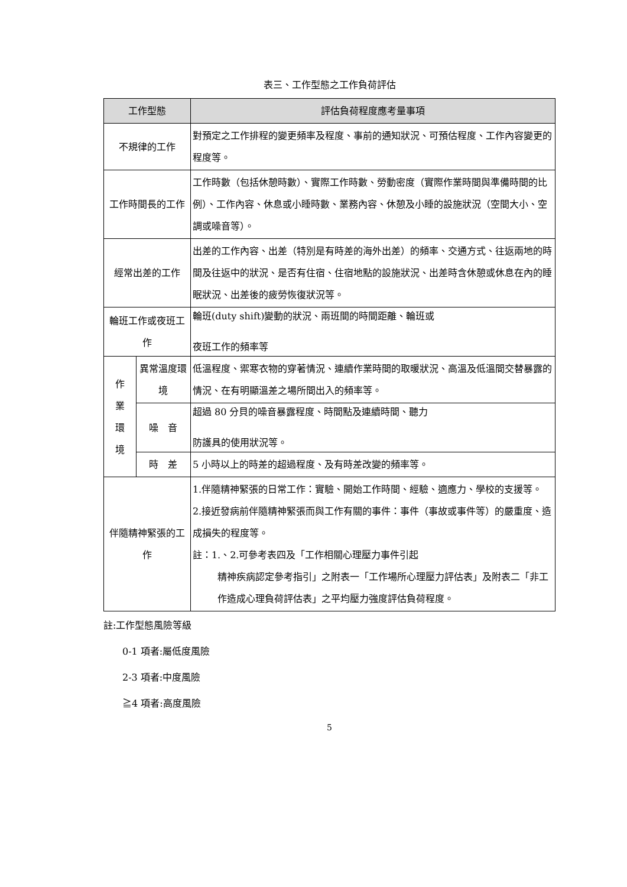表三、工作型態之工作負荷評估
| 工作型態 | | 評估負荷程度應考量事項 |
| --- | --- | --- |
| 不規律的工作 | | 對預定之工作排程的變更頻率及程度、事前的通知狀況、可預估程度、工作內容變更的程度等。 |
| 工作時間長的工作 | | 工作時數（包括休憩時數）、實際工作時數、勞動密度（實際作業時間與準備時間的比例）、工作內容、休息或小睡時數、業務內容、休憩及小睡的設施狀況（空間大小、空調或噪音等）。 |
| 經常出差的工作 | | 出差的工作內容、出差（特別是有時差的海外出差）的頻率、交通方式、往返兩地的時間及往返中的狀況、是否有住宿、住宿地點的設施狀況、出差時含休憩或休息在內的睡眠狀況、出差後的疲勞恢復狀況等。 |
| 輪班工作或夜班工作 | | 輪班(duty shift)變動的狀況、兩班間的時間距離、輪班或 夜班工作的頻率等 |
| 作 業 環 境 | 異常溫度環境 | 低溫程度、禦寒衣物的穿著情況、連續作業時間的取暖狀況、高溫及低溫間交替暴露的情況、在有明顯溫差之場所間出入的頻率等。 |
| | 噪 音 | 超過 80 分貝的噪音暴露程度、時間點及連續時間、聽力 防護具的使用狀況等。 |
| | 時 差 | 5 小時以上的時差的超過程度、及有時差改變的頻率等。 |
| 伴隨精神緊張的工作 | | 1.伴隨精神緊張的日常工作：實驗、開始工作時間、經驗、適應力、學校的支援等。 2.接近發病前伴隨精神緊張而與工作有關的事件：事件（事故或事件等）的嚴重度、造成損失的程度等。 註：1.、2.可參考表四及「工作相關心理壓力事件引起 精神疾病認定參考指引」之附表一「工作場所心理壓力評估表」及附表二「非工作造成心理負荷評估表」之平均壓力強度評估負荷程度。 |
註:工作型態風險等級
0-1 項者:屬低度風險
2-3 項者:中度風險
≧4 項者:高度風險
5